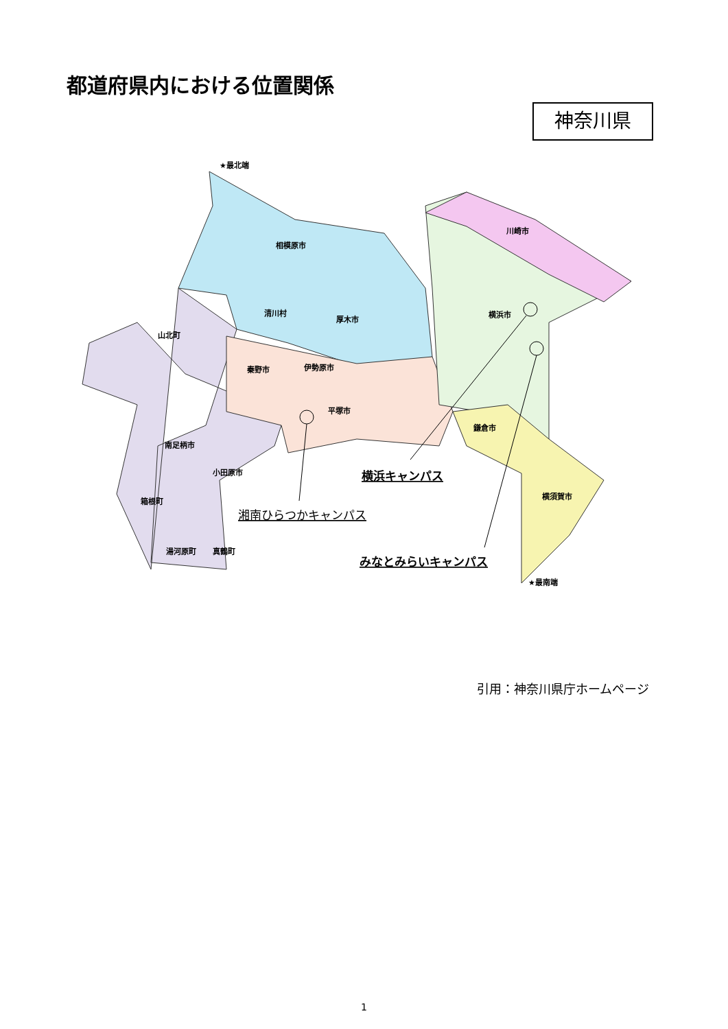都道府県内における位置関係
神奈川県
相模原市
川崎市
横浜市
山北町
秦野市
伊勢原市
清川村
厚木市
平塚市
南足柄市
小田原市
箱根町
湯河原町
真鶴町
鎌倉市
横須賀市
★最北端
★最南端
横浜キャンパス
湘南ひらつかキャンパス
みなとみらいキャンパス
引用：神奈川県庁ホームページ
1